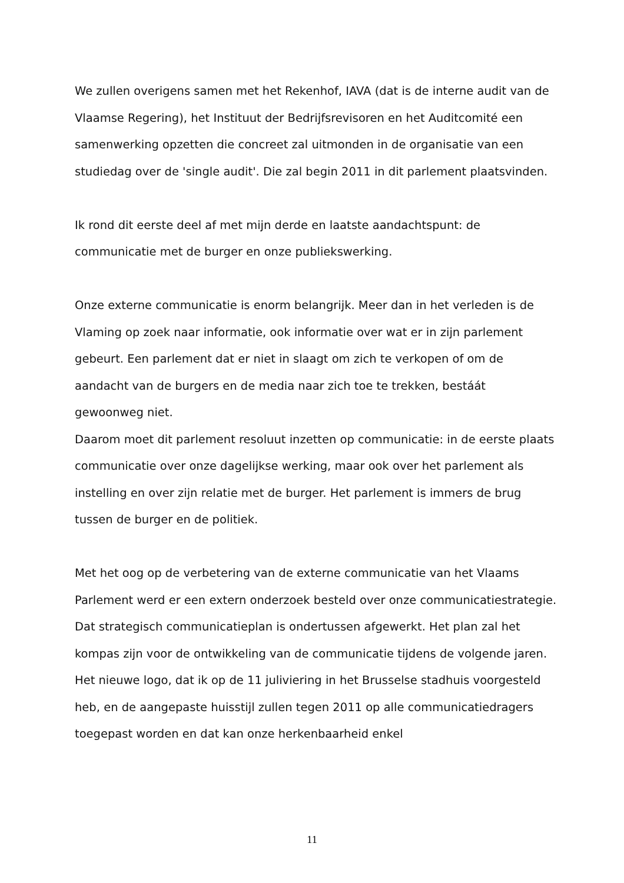We zullen overigens samen met het Rekenhof, IAVA (dat is de interne audit van de Vlaamse Regering), het Instituut der Bedrijfsrevisoren en het Auditcomité een samenwerking opzetten die concreet zal uitmonden in de organisatie van een studiedag over de 'single audit'. Die zal begin 2011 in dit parlement plaatsvinden.
Ik rond dit eerste deel af met mijn derde en laatste aandachtspunt: de communicatie met de burger en onze publiekswerking.
Onze externe communicatie is enorm belangrijk. Meer dan in het verleden is de Vlaming op zoek naar informatie, ook informatie over wat er in zijn parlement gebeurt. Een parlement dat er niet in slaagt om zich te verkopen of om de aandacht van de burgers en de media naar zich toe te trekken, bestáát gewoonweg niet.
Daarom moet dit parlement resoluut inzetten op communicatie: in de eerste plaats communicatie over onze dagelijkse werking, maar ook over het parlement als instelling en over zijn relatie met de burger. Het parlement is immers de brug tussen de burger en de politiek.
Met het oog op de verbetering van de externe communicatie van het Vlaams Parlement werd er een extern onderzoek besteld over onze communicatiestrategie. Dat strategisch communicatieplan is ondertussen afgewerkt. Het plan zal het kompas zijn voor de ontwikkeling van de communicatie tijdens de volgende jaren.
Het nieuwe logo, dat ik op de 11 juliviering in het Brusselse stadhuis voorgesteld heb, en de aangepaste huisstijl zullen tegen 2011 op alle communicatiedragers toegepast worden en dat kan onze herkenbaarheid enkel
11